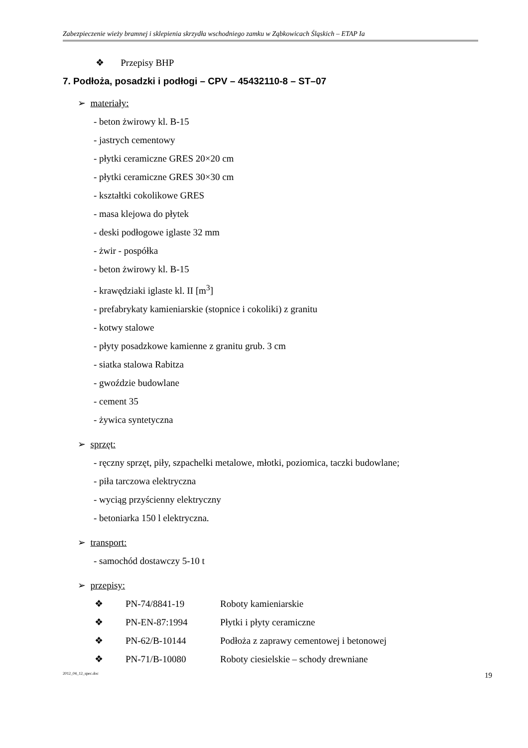Zabezpieczenie wieży bramnej i sklepienia skrzydła wschodniego zamku w Ząbkowicach Śląskich – ETAP Ia
❖ Przepisy BHP
7. Podłoża, posadzki i podłogi – CPV – 45432110-8 – ST–07
➢ materiały:
- beton żwirowy kl. B-15
- jastrych cementowy
- płytki ceramiczne GRES 20×20 cm
- płytki ceramiczne GRES 30×30 cm
- kształtki cokolikowe GRES
- masa klejowa do płytek
- deski podłogowe iglaste 32 mm
- żwir - pospółka
- beton żwirowy kl. B-15
- krawędziaki iglaste kl. II [m<sup>3</sup>]
- prefabrykaty kamieniarskie (stopnice i cokoliki) z granitu
- kotwy stalowe
- płyty posadzkowe kamienne z granitu grub. 3 cm
- siatka stalowa Rabitza
- gwoździe budowlane
- cement 35
- żywica syntetyczna
➢ sprzęt:
- ręczny sprzęt, piły, szpachelki metalowe, młotki, poziomica, taczki budowlane;
- piła tarczowa elektryczna
- wyciąg przyścienny elektryczny
- betoniarka 150 l elektryczna.
➢ transport:
- samochód dostawczy 5-10 t
➢ przepisy:
❖ PN-74/8841-19 Roboty kamieniarskie
❖ PN-EN-87:1994 Płytki i płyty ceramiczne
❖ PN-62/B-10144 Podłoża z zaprawy cementowej i betonowej
❖ PN-71/B-10080 Roboty ciesielskie – schody drewniane
2012_04_12_spec.doc 19